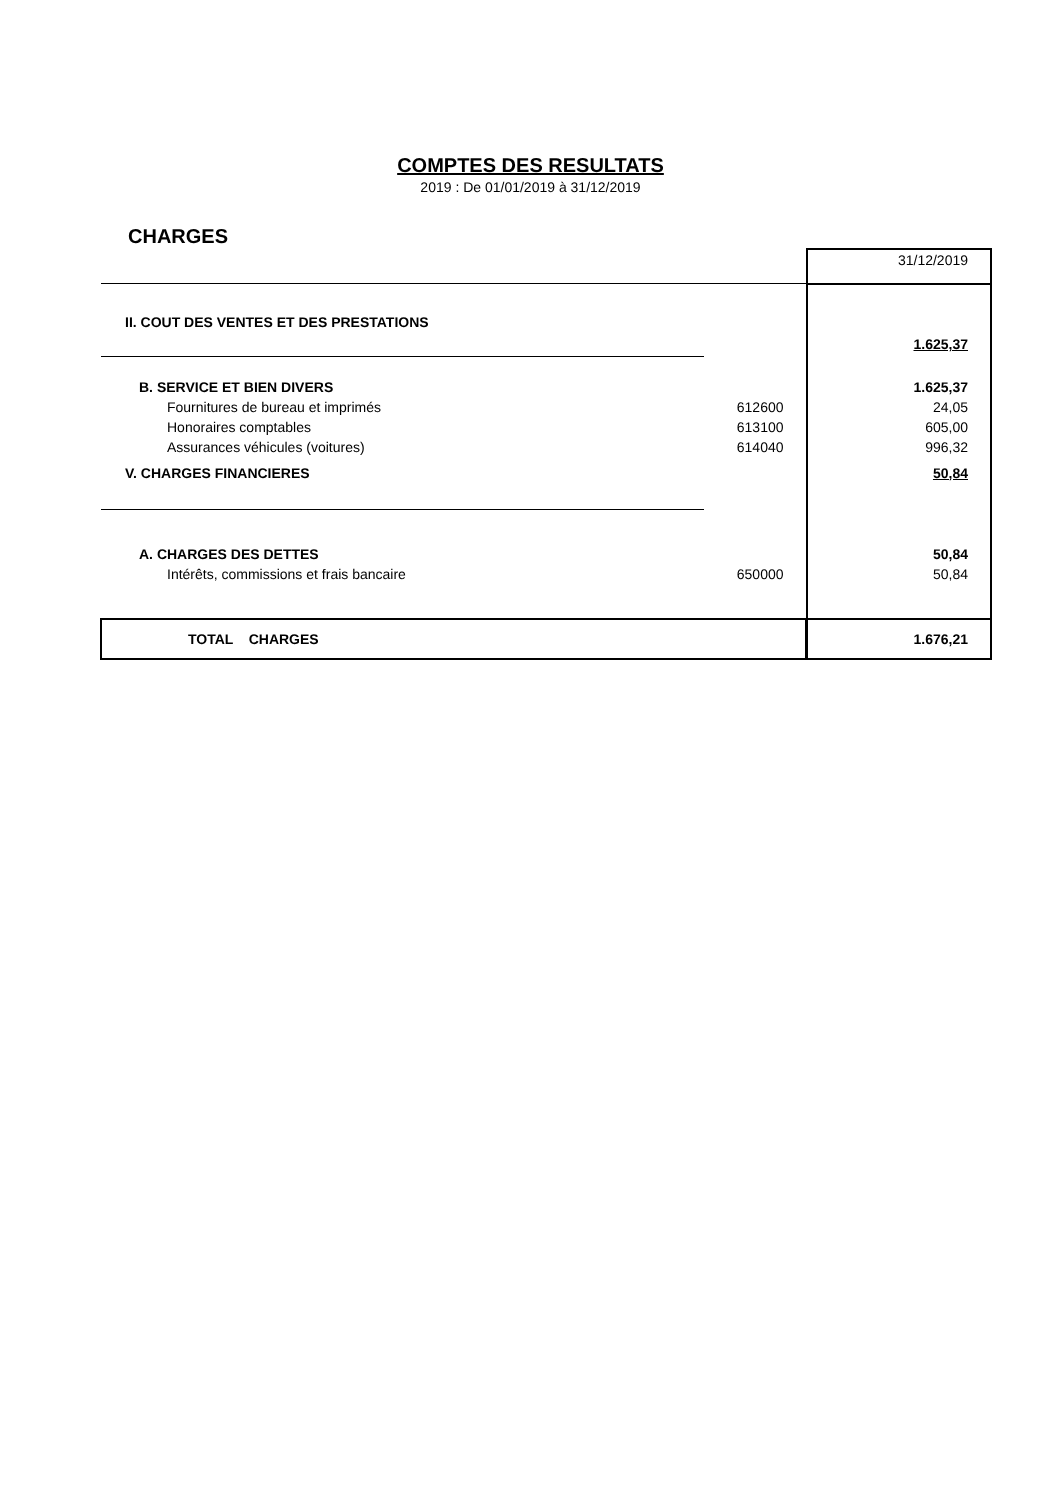COMPTES DES RESULTATS
2019 : De 01/01/2019 à 31/12/2019
CHARGES
| | | 31/12/2019 |
| II. COUT DES VENTES ET DES PRESTATIONS | | |
| | | 1.625,37 |
| B. SERVICE ET BIEN DIVERS | | 1.625,37 |
| Fournitures de bureau et imprimés | 612600 | 24,05 |
| Honoraires comptables | 613100 | 605,00 |
| Assurances véhicules (voitures) | 614040 | 996,32 |
| V. CHARGES FINANCIERES | | 50,84 |
| A. CHARGES DES DETTES | | 50,84 |
| Intérêts, commissions et frais bancaire | 650000 | 50,84 |
| TOTAL CHARGES | | 1.676,21 |